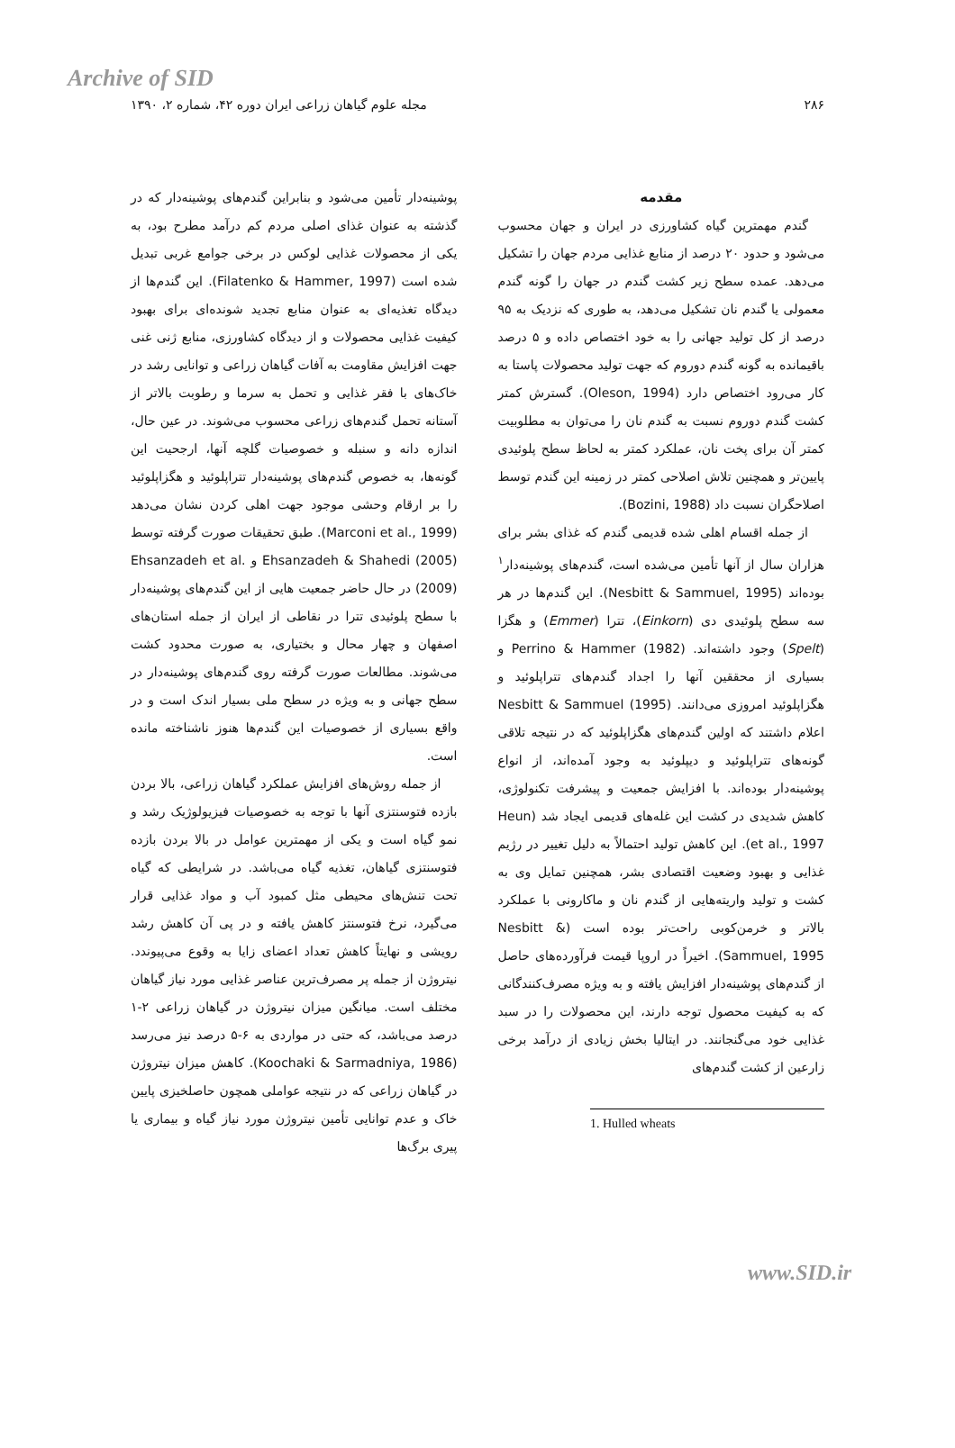Archive of SID
۲۸۶ مجله علوم گیاهان زراعی ایران دوره ۴۲، شماره ۲، ۱۳۹۰
مقدمه
گندم مهمترین گیاه کشاورزی در ایران و جهان محسوب می‌شود و حدود ۲۰ درصد از منابع غذایی مردم جهان را تشکیل می‌دهد. عمده سطح زیر کشت گندم در جهان را گونه گندم معمولی یا گندم نان تشکیل می‌دهد، به طوری که نزدیک به ۹۵ درصد از کل تولید جهانی را به خود اختصاص داده و ۵ درصد باقیمانده به گونه گندم دوروم که جهت تولید محصولات پاستا به کار می‌رود اختصاص دارد (Oleson, 1994). گسترش کمتر کشت گندم دوروم نسبت به گندم نان را می‌توان به مطلوبیت کمتر آن برای پخت نان، عملکرد کمتر به لحاظ سطح پلوئیدی پایین‌تر و همچنین تلاش اصلاحی کمتر در زمینه این گندم توسط اصلاحگران نسبت داد (Bozini, 1988).
از جمله اقسام اهلی شده قدیمی گندم که غذای بشر برای هزاران سال از آنها تأمین می‌شده است، گندم‌های پوشینه‌دار<sup>۱</sup> بوده‌اند (Nesbitt & Sammuel, 1995). این گندم‌ها در هر سه سطح پلوئیدی دی (Einkorn)، تترا (Emmer) و هگزا (Spelt) وجود داشته‌اند. Perrino & Hammer (1982) و بسیاری از محققین آنها را اجداد گندم‌های تتراپلوئید و هگزاپلوئید امروزی می‌دانند. Nesbitt & Sammuel (1995) اعلام داشتند که اولین گندم‌های هگزاپلوئید که در نتیجه تلاقی گونه‌های تتراپلوئید و دیپلوئید به وجود آمده‌اند، از انواع پوشینه‌دار بوده‌اند. با افزایش جمعیت و پیشرفت تکنولوژی، کاهش شدیدی در کشت این غله‌های قدیمی ایجاد شد (Heun et al., 1997). این کاهش تولید احتمالاً به دلیل تغییر در رژیم غذایی و بهبود وضعیت اقتصادی بشر، همچنین تمایل وی به کشت و تولید واریته‌هایی از گندم نان و ماکارونی با عملکرد بالاتر و خرمن‌کوبی راحت‌تر بوده است (Nesbitt & Sammuel, 1995). اخیراً در اروپا قیمت فرآورده‌های حاصل از گندم‌های پوشینه‌دار افزایش یافته و به ویژه مصرف‌کنندگانی که به کیفیت محصول توجه دارند، این محصولات را در سبد غذایی خود می‌گنجانند. در ایتالیا بخش زیادی از درآمد برخی زارعین از کشت گندم‌های
1. Hulled wheats
پوشینه‌دار تأمین می‌شود و بنابراین گندم‌های پوشینه‌دار که در گذشته به عنوان غذای اصلی مردم کم درآمد مطرح بود، به یکی از محصولات غذایی لوکس در برخی جوامع غربی تبدیل شده است (Filatenko & Hammer, 1997). این گندم‌ها از دیدگاه تغذیه‌ای به عنوان منابع تجدید شونده‌ای برای بهبود کیفیت غذایی محصولات و از دیدگاه کشاورزی، منابع ژنی غنی جهت افزایش مقاومت به آفات گیاهان زراعی و توانایی رشد در خاک‌های با فقر غذایی و تحمل به سرما و رطوبت بالاتر از آستانه تحمل گندم‌های زراعی محسوب می‌شوند. در عین حال، اندازه دانه و سنبله و خصوصیات گلچه آنها، ارجحیت این گونه‌ها، به خصوص گندم‌های پوشینه‌دار تتراپلوئید و هگزاپلوئید را بر ارقام وحشی موجود جهت اهلی کردن نشان می‌دهد (Marconi et al., 1999). طبق تحقیقات صورت گرفته توسط Ehsanzadeh & Shahedi (2005) و Ehsanzadeh et al. (2009) در حال حاضر جمعیت هایی از این گندم‌های پوشینه‌دار با سطح پلوئیدی تترا در نقاطی از ایران از جمله استان‌های اصفهان و چهار محال و بختیاری، به صورت محدود کشت می‌شوند. مطالعات صورت گرفته روی گندم‌های پوشینه‌دار در سطح جهانی و به ویژه در سطح ملی بسیار اندک است و در واقع بسیاری از خصوصیات این گندم‌ها هنوز ناشناخته مانده است.
از جمله روش‌های افزایش عملکرد گیاهان زراعی، بالا بردن بازده فتوسنتزی آنها با توجه به خصوصیات فیزیولوژیک رشد و نمو گیاه است و یکی از مهمترین عوامل در بالا بردن بازده فتوسنتزی گیاهان، تغذیه گیاه می‌باشد. در شرایطی که گیاه تحت تنش‌های محیطی مثل کمبود آب و مواد غذایی قرار می‌گیرد، نرخ فتوسنتز کاهش یافته و در پی آن کاهش رشد رویشی و نهایتاً کاهش تعداد اعضای زایا به وقوع می‌پیوندد. نیتروژن از جمله پر مصرف‌ترین عناصر غذایی مورد نیاز گیاهان مختلف است. میانگین میزان نیتروژن در گیاهان زراعی ۲-۱ درصد می‌باشد، که حتی در مواردی به ۶-۵ درصد نیز می‌رسد (Koochaki & Sarmadniya, 1986). کاهش میزان نیتروژن در گیاهان زراعی که در نتیجه عواملی همچون حاصلخیزی پایین خاک و عدم توانایی تأمین نیتروژن مورد نیاز گیاه و بیماری یا پیری برگ‌ها
www.SID.ir